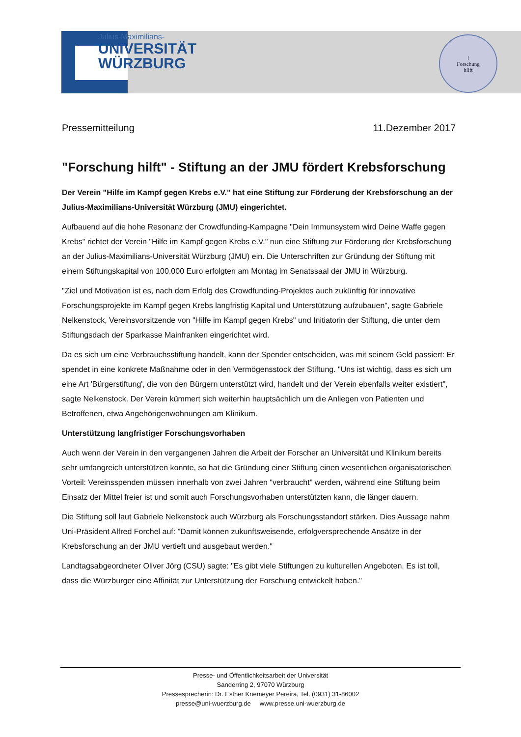Julius-Maximilians-
UNIVERSITÄT
WÜRZBURG
!
Forschung
hilft
Pressemitteilung 11.Dezember 2017
"Forschung hilft" - Stiftung an der JMU fördert Krebsforschung
Der Verein "Hilfe im Kampf gegen Krebs e.V." hat eine Stiftung zur Förderung der Krebsforschung an der Julius-Maximilians-Universität Würzburg (JMU) eingerichtet.
Aufbauend auf die hohe Resonanz der Crowdfunding-Kampagne "Dein Immunsystem wird Deine Waffe gegen Krebs" richtet der Verein "Hilfe im Kampf gegen Krebs e.V." nun eine Stiftung zur Förderung der Krebsforschung an der Julius-Maximilians-Universität Würzburg (JMU) ein. Die Unterschriften zur Gründung der Stiftung mit einem Stiftungskapital von 100.000 Euro erfolgten am Montag im Senatssaal der JMU in Würzburg.
"Ziel und Motivation ist es, nach dem Erfolg des Crowdfunding-Projektes auch zukünftig für innovative Forschungsprojekte im Kampf gegen Krebs langfristig Kapital und Unterstützung aufzubauen", sagte Gabriele Nelkenstock, Vereinsvorsitzende von "Hilfe im Kampf gegen Krebs" und Initiatorin der Stiftung, die unter dem Stiftungsdach der Sparkasse Mainfranken eingerichtet wird.
Da es sich um eine Verbrauchsstiftung handelt, kann der Spender entscheiden, was mit seinem Geld passiert: Er spendet in eine konkrete Maßnahme oder in den Vermögensstock der Stiftung. "Uns ist wichtig, dass es sich um eine Art 'Bürgerstiftung', die von den Bürgern unterstützt wird, handelt und der Verein ebenfalls weiter existiert", sagte Nelkenstock. Der Verein kümmert sich weiterhin hauptsächlich um die Anliegen von Patienten und Betroffenen, etwa Angehörigenwohnungen am Klinikum.
Unterstützung langfristiger Forschungsvorhaben
Auch wenn der Verein in den vergangenen Jahren die Arbeit der Forscher an Universität und Klinikum bereits sehr umfangreich unterstützen konnte, so hat die Gründung einer Stiftung einen wesentlichen organisatorischen Vorteil: Vereinsspenden müssen innerhalb von zwei Jahren "verbraucht" werden, während eine Stiftung beim Einsatz der Mittel freier ist und somit auch Forschungsvorhaben unterstützten kann, die länger dauern.
Die Stiftung soll laut Gabriele Nelkenstock auch Würzburg als Forschungsstandort stärken. Dies Aussage nahm Uni-Präsident Alfred Forchel auf: "Damit können zukunftsweisende, erfolgversprechende Ansätze in der Krebsforschung an der JMU vertieft und ausgebaut werden."
Landtagsabgeordneter Oliver Jörg (CSU) sagte: "Es gibt viele Stiftungen zu kulturellen Angeboten. Es ist toll, dass die Würzburger eine Affinität zur Unterstützung der Forschung entwickelt haben."
Presse- und Öffentlichkeitsarbeit der Universität
Sanderring 2, 97070 Würzburg
Pressesprecherin: Dr. Esther Knemeyer Pereira, Tel. (0931) 31-86002
presse@uni-wuerzburg.de www.presse.uni-wuerzburg.de